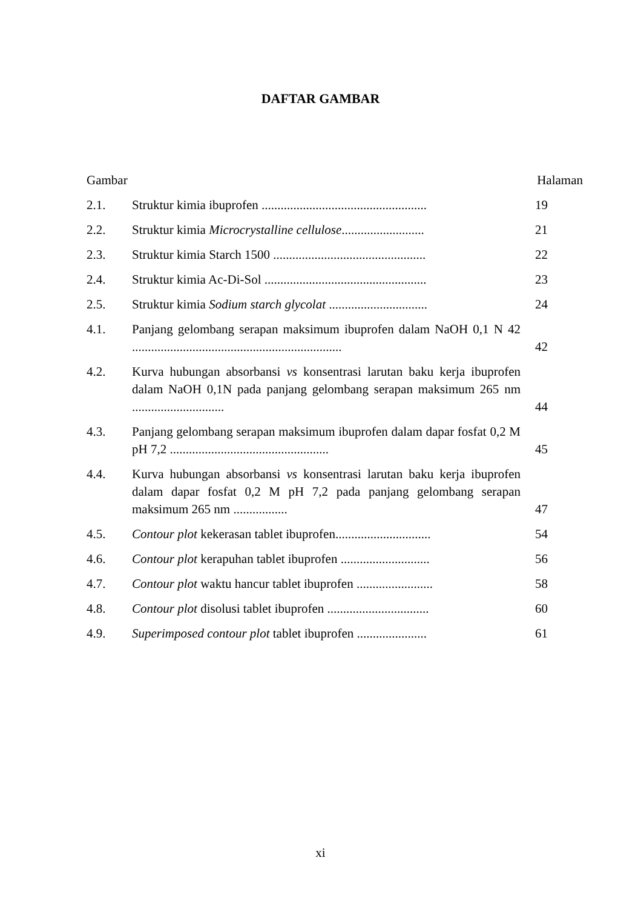DAFTAR GAMBAR
Gambar Halaman
2.1. Struktur kimia ibuprofen ....................................................
19
2.2. Struktur kimia Microcrystalline cellulose..........................
21
2.3. Struktur kimia Starch 1500 ................................................
22
2.4. Struktur kimia Ac-Di-Sol ...................................................
23
2.5. Struktur kimia Sodium starch glycolat ...............................
24
4.1. Panjang gelombang serapan maksimum ibuprofen dalam NaOH 0,1 N 42 ..................................................................
42
4.2. Kurva hubungan absorbansi vs konsentrasi larutan baku kerja ibuprofen dalam NaOH 0,1N pada panjang gelombang serapan maksimum 265 nm .............................
44
4.3. Panjang gelombang serapan maksimum ibuprofen dalam dapar fosfat 0,2 M pH 7,2 ..................................................
45
4.4. Kurva hubungan absorbansi vs konsentrasi larutan baku kerja ibuprofen dalam dapar fosfat 0,2 M pH 7,2 pada panjang gelombang serapan maksimum 265 nm .................
47
4.5. Contour plot kekerasan tablet ibuprofen..............................
54
4.6. Contour plot kerapuhan tablet ibuprofen ............................
56
4.7. Contour plot waktu hancur tablet ibuprofen ........................
58
4.8. Contour plot disolusi tablet ibuprofen ................................
60
4.9. Superimposed contour plot tablet ibuprofen ......................
61
xi